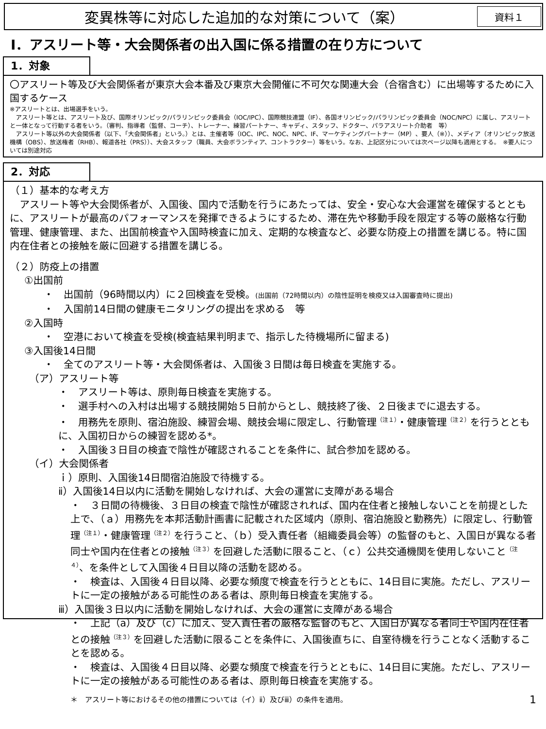変異株等に対応した追加的な対策について（案）
資料１
Ⅰ．アスリート等・大会関係者の出入国に係る措置の在り方について
1．対象
〇アスリート等及び大会関係者が東京大会本番及び東京大会開催に不可欠な関連大会（合宿含む）に出場等するために入国するケース
※アスリートとは、出場選手をいう。
　アスリート等とは、アスリート及び、国際オリンピック/パラリンピック委員会（IOC/IPC）、国際競技連盟（IF）、各国オリンピック/パラリンピック委員会（NOC/NPC）に属し、アスリートと一体となって行動する者をいう。（審判、指導者（監督、コーチ）、トレーナー、練習パートナー、キャディ、スタッフ、ドクター、パラアスリート介助者　等）
　アスリート等以外の大会関係者（以下、「大会関係者」という。）とは、主催者等（IOC、IPC、NOC、NPC、IF、マーケティングパートナー（MP）、要人（※））、メディア（オリンピック放送機構（OBS）、放送権者（RHB）、報道各社（PRS））、大会スタッフ（職員、大会ボランティア、コントラクター）等をいう。なお、上記区分については次ページ以降も適用とする。　※要人については別途対応
2．対応
（１）基本的な考え方
　アスリート等や大会関係者が、入国後、国内で活動を行うにあたっては、安全・安心な大会運営を確保するとともに、アスリートが最高のパフォーマンスを発揮できるようにするため、滞在先や移動手段を限定する等の厳格な行動管理、健康管理、また、出国前検査や入国時検査に加え、定期的な検査など、必要な防疫上の措置を講じる。特に国内在住者との接触を厳に回避する措置を講じる。
（２）防疫上の措置
①出国前
・　出国前（96時間以内）に２回検査を受検。(出国前（72時間以内）の陰性証明を検疫又は入国審査時に提出)
・　入国前14日間の健康モニタリングの提出を求める　等
②入国時
・　空港において検査を受検(検査結果判明まで、指示した待機場所に留まる)
③入国後14日間
・　全てのアスリート等・大会関係者は、入国後３日間は毎日検査を実施する。
（ア）アスリート等
・　アスリート等は、原則毎日検査を実施する。
・　選手村への入村は出場する競技開始５日前からとし、競技終了後、２日後までに退去する。
・　用務先を原則、宿泊施設、練習会場、競技会場に限定し、行動管理<sup>（注１）</sup>・健康管理<sup>（注２）</sup>を行うとともに、入国初日からの練習を認める*。
・　入国後３日目の検査で陰性が確認されることを条件に、試合参加を認める。
（イ）大会関係者
ｉ）原則、入国後14日間宿泊施設で待機する。
ⅱ）入国後14日以内に活動を開始しなければ、大会の運営に支障がある場合
・　３日間の待機後、３日目の検査で陰性が確認されれば、国内在住者と接触しないことを前提とした上で、（ａ）用務先を本邦活動計画書に記載された区域内（原則、宿泊施設と勤務先）に限定し、行動管理<sup>（注１）</sup>・健康管理<sup>（注２）</sup>を行うこと、（ｂ）受入責任者（組織委員会等）の監督のもと、入国日が異なる者同士や国内在住者との接触<sup>（注３）</sup>を回避した活動に限ること、（ｃ）公共交通機関を使用しないこと<sup>（注４）</sup>、を条件として入国後４日目以降の活動を認める。
・　検査は、入国後４日目以降、必要な頻度で検査を行うとともに、14日目に実施。ただし、アスリートに一定の接触がある可能性のある者は、原則毎日検査を実施する。
ⅲ）入国後３日以内に活動を開始しなければ、大会の運営に支障がある場合
・　上記（a）及び（c）に加え、受入責任者の厳格な監督のもと、入国日が異なる者同士や国内在住者との接触<sup>（注３）</sup>を回避した活動に限ることを条件に、入国後直ちに、自室待機を行うことなく活動することを認める。
・　検査は、入国後４日目以降、必要な頻度で検査を行うとともに、14日目に実施。ただし、アスリートに一定の接触がある可能性のある者は、原則毎日検査を実施する。
＊　アスリート等におけるその他の措置については（イ）ⅱ）及びⅲ）の条件を適用。 1